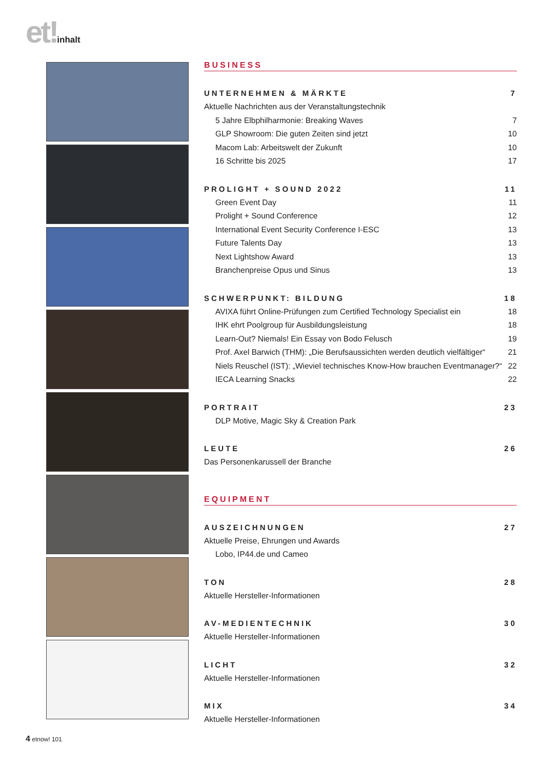et!inhalt
BUSINESS
UNTERNEHMEN & MÄRKTE 7
Aktuelle Nachrichten aus der Veranstaltungstechnik
5 Jahre Elbphilharmonie: Breaking Waves 7
GLP Showroom: Die guten Zeiten sind jetzt 10
Macom Lab: Arbeitswelt der Zukunft 10
16 Schritte bis 2025 17
PROLIGHT + SOUND 2022 11
Green Event Day 11
Prolight + Sound Conference 12
International Event Security Conference I-ESC 13
Future Talents Day 13
Next Lightshow Award 13
Branchenpreise Opus und Sinus 13
SCHWERPUNKT: BILDUNG 18
AVIXA führt Online-Prüfungen zum Certified Technology Specialist ein 18
IHK ehrt Poolgroup für Ausbildungsleistung 18
Learn-Out? Niemals! Ein Essay von Bodo Felusch 19
Prof. Axel Barwich (THM): „Die Berufsaussichten werden deutlich vielfältiger“21
Niels Reuschel (IST): „Wieviel technisches Know-How brauchen Eventmanager?“22
IECA Learning Snacks 22
PORTRAIT 23
DLP Motive, Magic Sky & Creation Park
LEUTE 26
Das Personenkarussell der Branche
EQUIPMENT
AUSZEICHNUNGEN 27
Aktuelle Preise, Ehrungen und Awards
Lobo, IP44.de und Cameo
TON 28
Aktuelle Hersteller-Informationen
AV-MEDIENTECHNIK 30
Aktuelle Hersteller-Informationen
LICHT 32
Aktuelle Hersteller-Informationen
MIX 34
Aktuelle Hersteller-Informationen
4 etnow! 101